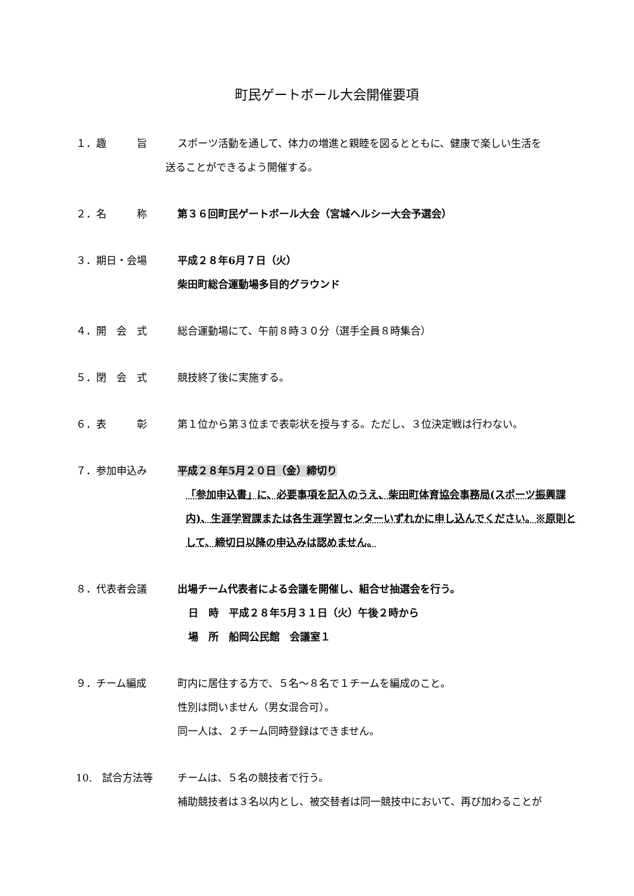町民ゲートボール大会開催要項
１．趣　　　旨 スポーツ活動を通して、体力の増進と親睦を図るとともに、健康で楽しい生活を
送ることができるよう開催する。
２．名　　　称 第３６回町民ゲートボール大会（宮城ヘルシー大会予選会）
３．期日・会場 平成２８年6月７日（火）
柴田町総合運動場多目的グラウンド
４．開　会　式 総合運動場にて、午前８時３０分（選手全員８時集合）
５．閉　会　式 競技終了後に実施する。
６．表　　　彰 第１位から第３位まで表彰状を授与する。ただし、３位決定戦は行わない。
７．参加申込み 平成２８年5月２０日（金）締切り
「参加申込書」に、必要事項を記入のうえ、柴田町体育協会事務局(スポーツ振興課内)、生涯学習課または各生涯学習センターいずれかに申し込んでください。※原則として、締切日以降の申込みは認めません。
８．代表者会議 出場チーム代表者による会議を開催し、組合せ抽選会を行う。
日　時　平成２８年5月３１日（火）午後２時から
場　所　船岡公民館　会議室１
９．チーム編成 町内に居住する方で、５名～８名で１チームを編成のこと。
性別は問いません（男女混合可）。
同一人は、２チーム同時登録はできません。
10.　試合方法等 チームは、５名の競技者で行う。
補助競技者は３名以内とし、被交替者は同一競技中において、再び加わることが